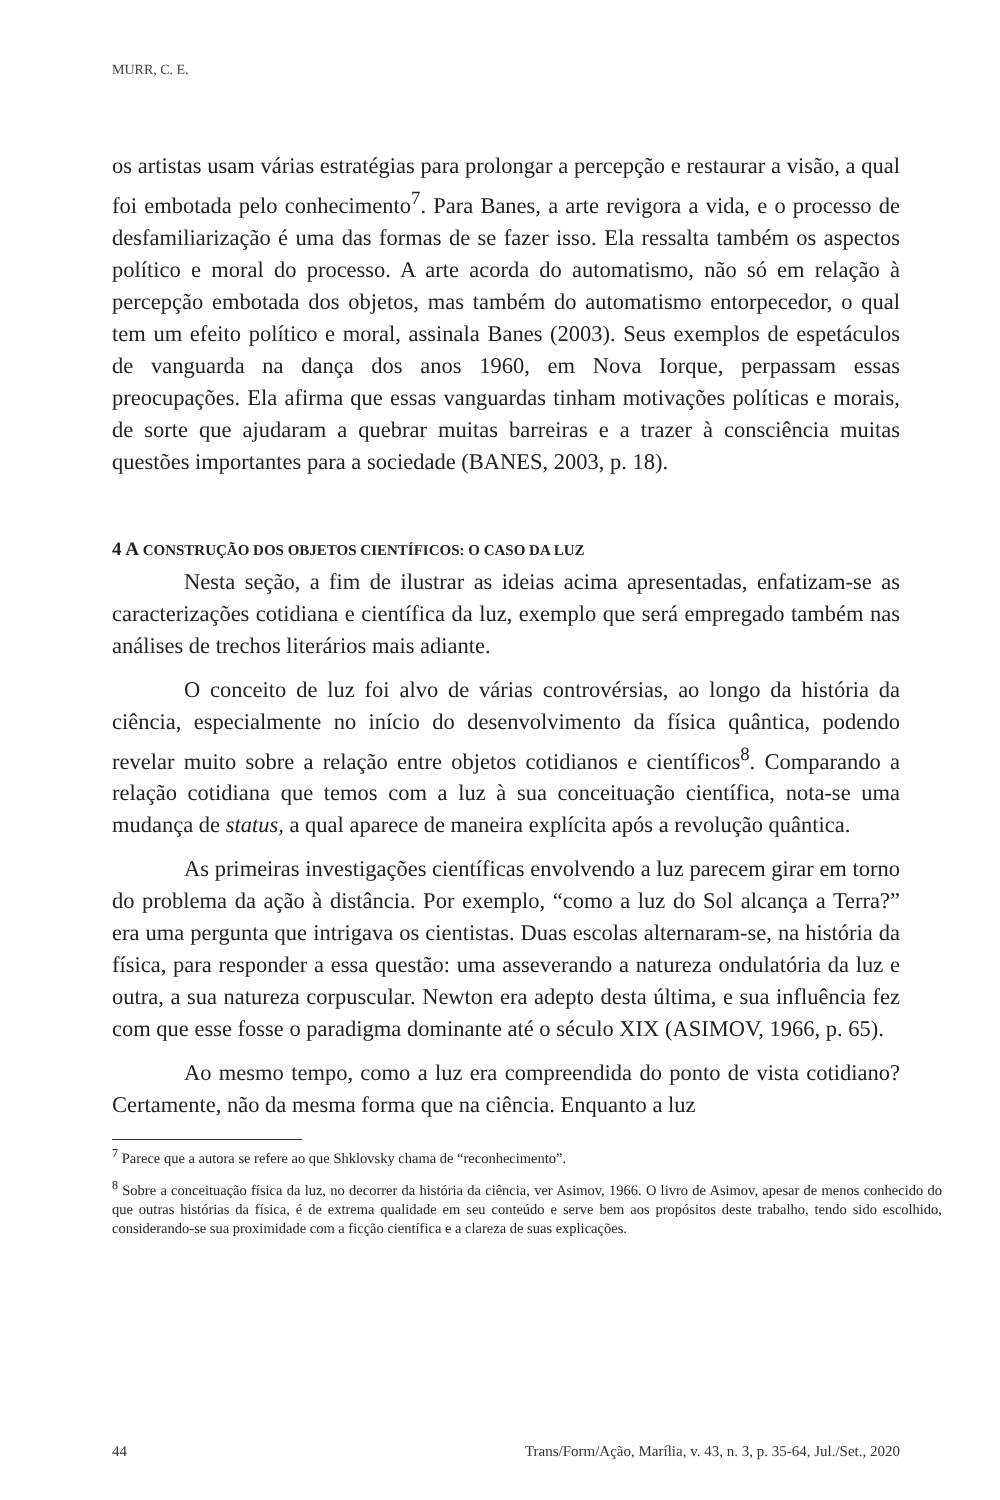MURR, C. E.
os artistas usam várias estratégias para prolongar a percepção e restaurar a visão, a qual foi embotada pelo conhecimento<sup>7</sup>. Para Banes, a arte revigora a vida, e o processo de desfamiliarização é uma das formas de se fazer isso. Ela ressalta também os aspectos político e moral do processo. A arte acorda do automatismo, não só em relação à percepção embotada dos objetos, mas também do automatismo entorpecedor, o qual tem um efeito político e moral, assinala Banes (2003). Seus exemplos de espetáculos de vanguarda na dança dos anos 1960, em Nova Iorque, perpassam essas preocupações. Ela afirma que essas vanguardas tinham motivações políticas e morais, de sorte que ajudaram a quebrar muitas barreiras e a trazer à consciência muitas questões importantes para a sociedade (BANES, 2003, p. 18).
4 A CONSTRUÇÃO DOS OBJETOS CIENTÍFICOS: O CASO DA LUZ
Nesta seção, a fim de ilustrar as ideias acima apresentadas, enfatizam-se as caracterizações cotidiana e científica da luz, exemplo que será empregado também nas análises de trechos literários mais adiante.
O conceito de luz foi alvo de várias controvérsias, ao longo da história da ciência, especialmente no início do desenvolvimento da física quântica, podendo revelar muito sobre a relação entre objetos cotidianos e científicos<sup>8</sup>. Comparando a relação cotidiana que temos com a luz à sua conceituação científica, nota-se uma mudança de status, a qual aparece de maneira explícita após a revolução quântica.
As primeiras investigações científicas envolvendo a luz parecem girar em torno do problema da ação à distância. Por exemplo, “como a luz do Sol alcança a Terra?” era uma pergunta que intrigava os cientistas. Duas escolas alternaram-se, na história da física, para responder a essa questão: uma asseverando a natureza ondulatória da luz e outra, a sua natureza corpuscular. Newton era adepto desta última, e sua influência fez com que esse fosse o paradigma dominante até o século XIX (ASIMOV, 1966, p. 65).
Ao mesmo tempo, como a luz era compreendida do ponto de vista cotidiano? Certamente, não da mesma forma que na ciência. Enquanto a luz
<sup>7</sup> Parece que a autora se refere ao que Shklovsky chama de “reconhecimento”.
<sup>8</sup> Sobre a conceituação física da luz, no decorrer da história da ciência, ver Asimov, 1966. O livro de Asimov, apesar de menos conhecido do que outras histórias da física, é de extrema qualidade em seu conteúdo e serve bem aos propósitos deste trabalho, tendo sido escolhido, considerando-se sua proximidade com a ficção científica e a clareza de suas explicações.
44 Trans/Form/Ação, Marília, v. 43, n. 3, p. 35-64, Jul./Set., 2020